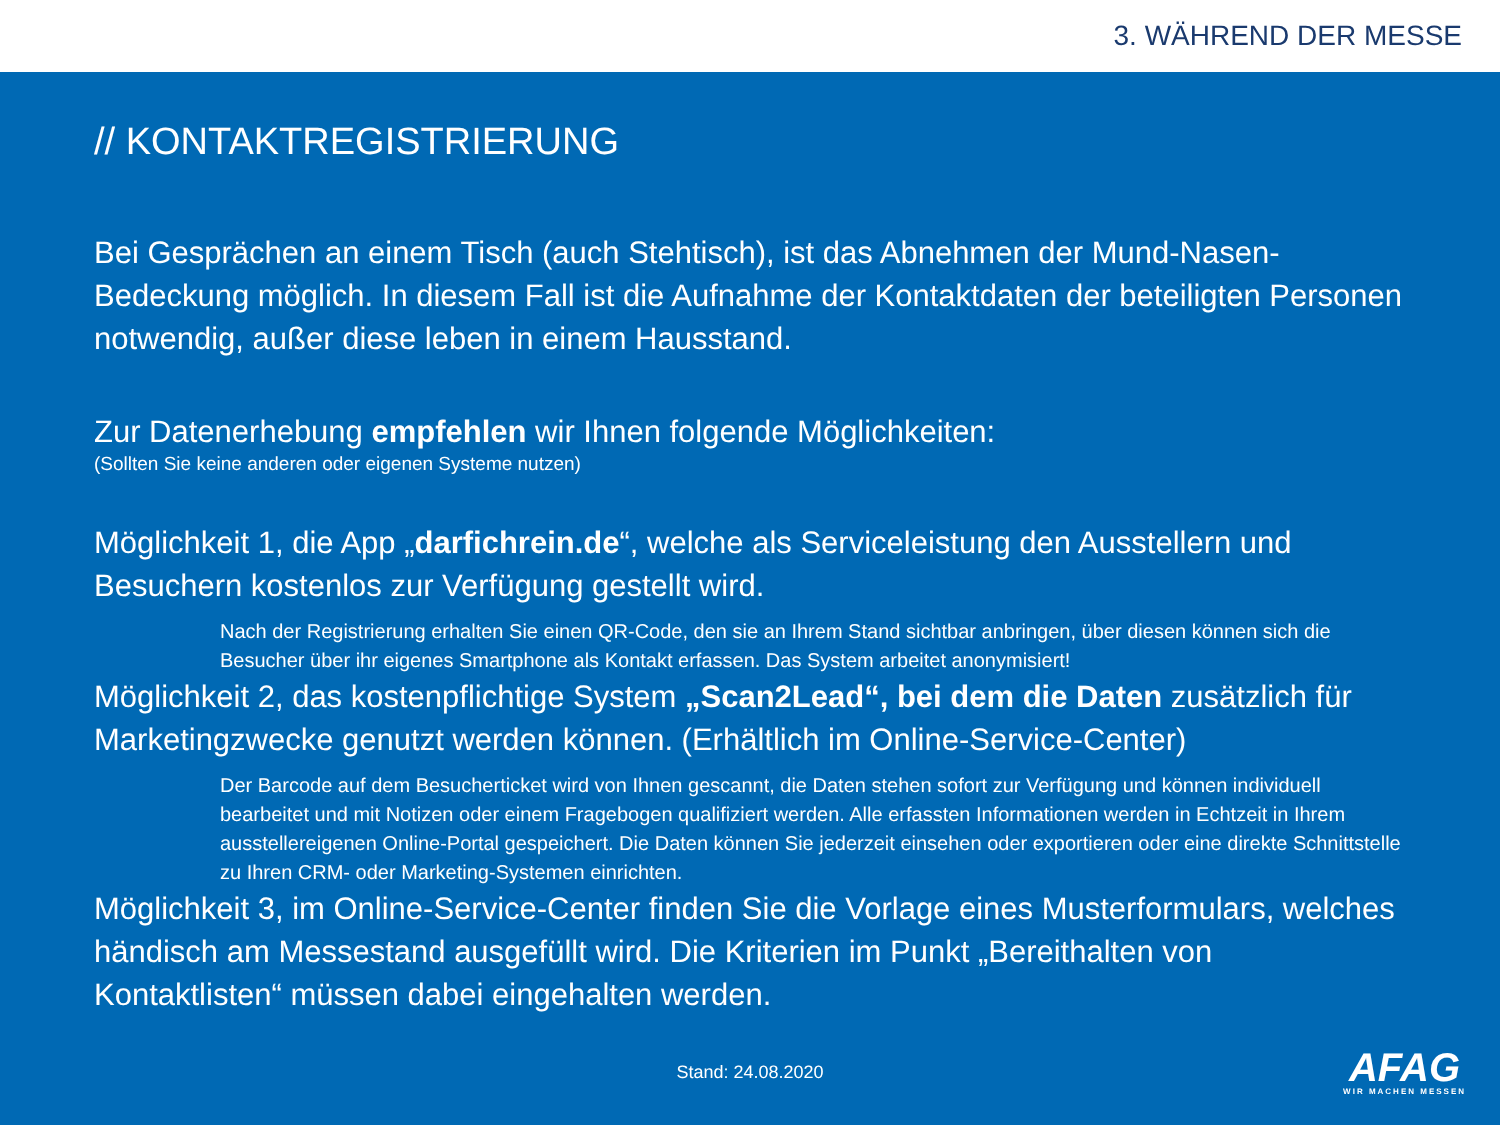3. WÄHREND DER MESSE
// KONTAKTREGISTRIERUNG
Bei Gesprächen an einem Tisch (auch Stehtisch), ist das Abnehmen der Mund-Nasen-Bedeckung möglich. In diesem Fall ist die Aufnahme der Kontaktdaten der beteiligten Personen notwendig, außer diese leben in einem Hausstand.
Zur Datenerhebung empfehlen wir Ihnen folgende Möglichkeiten:
(Sollten Sie keine anderen oder eigenen Systeme nutzen)
Möglichkeit 1, die App „darfichrein.de“, welche als Serviceleistung den Ausstellern und Besuchern kostenlos zur Verfügung gestellt wird.
Nach der Registrierung erhalten Sie einen QR-Code, den sie an Ihrem Stand sichtbar anbringen, über diesen können sich die Besucher über ihr eigenes Smartphone als Kontakt erfassen. Das System arbeitet anonymisiert!
Möglichkeit 2, das kostenpflichtige System „Scan2Lead“, bei dem die Daten zusätzlich für Marketingzwecke genutzt werden können. (Erhältlich im Online-Service-Center)
Der Barcode auf dem Besucherticket wird von Ihnen gescannt, die Daten stehen sofort zur Verfügung und können individuell bearbeitet und mit Notizen oder einem Fragebogen qualifiziert werden. Alle erfassten Informationen werden in Echtzeit in Ihrem ausstellereigenen Online-Portal gespeichert. Die Daten können Sie jederzeit einsehen oder exportieren oder eine direkte Schnittstelle zu Ihren CRM- oder Marketing-Systemen einrichten.
Möglichkeit 3, im Online-Service-Center finden Sie die Vorlage eines Musterformulars, welches händisch am Messestand ausgefüllt wird. Die Kriterien im Punkt „Bereithalten von Kontaktlisten“ müssen dabei eingehalten werden.
Stand: 24.08.2020
AFAG
WIR MACHEN MESSEN